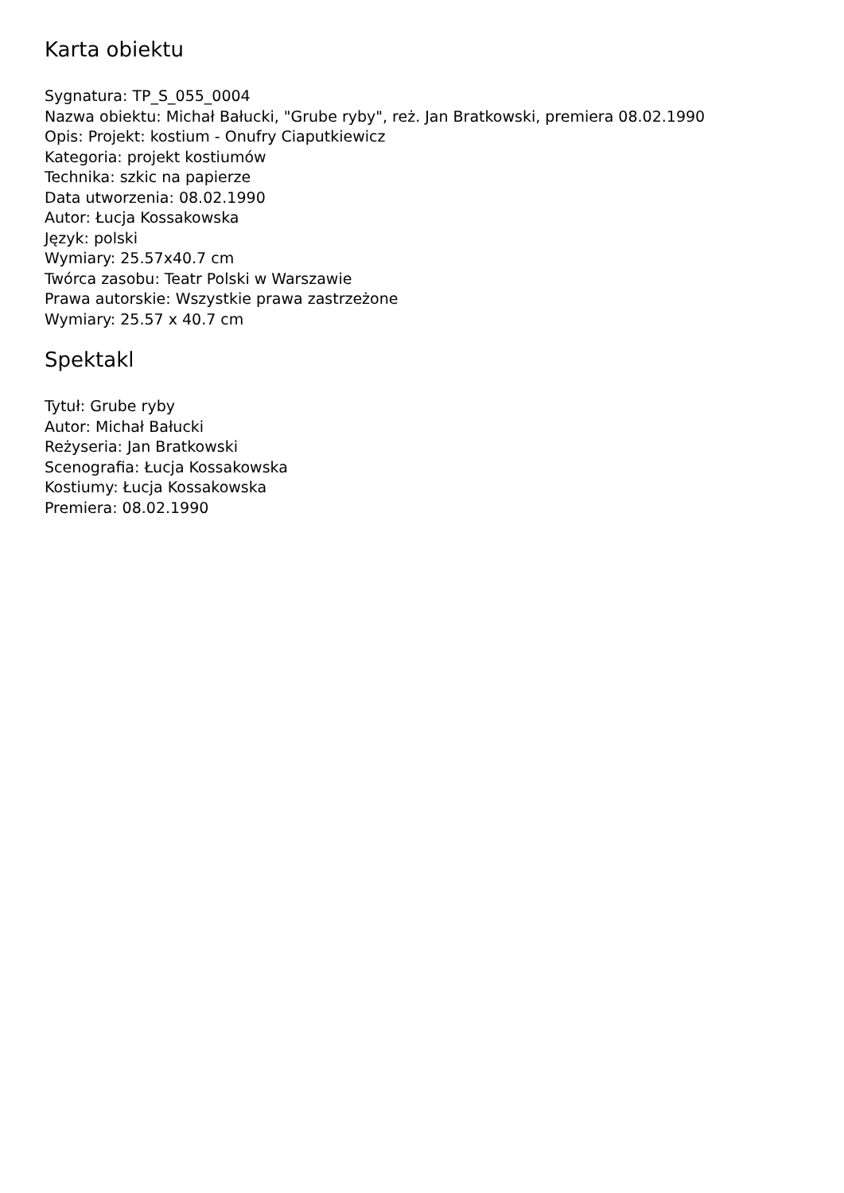Karta obiektu
Sygnatura: TP_S_055_0004
Nazwa obiektu: Michał Bałucki, "Grube ryby", reż. Jan Bratkowski, premiera 08.02.1990
Opis: Projekt: kostium - Onufry Ciaputkiewicz
Kategoria: projekt kostiumów
Technika: szkic na papierze
Data utworzenia: 08.02.1990
Autor: Łucja Kossakowska
Język: polski
Wymiary: 25.57x40.7 cm
Twórca zasobu: Teatr Polski w Warszawie
Prawa autorskie: Wszystkie prawa zastrzeżone
Wymiary: 25.57 x 40.7 cm
Spektakl
Tytuł: Grube ryby
Autor: Michał Bałucki
Reżyseria: Jan Bratkowski
Scenografia: Łucja Kossakowska
Kostiumy: Łucja Kossakowska
Premiera: 08.02.1990